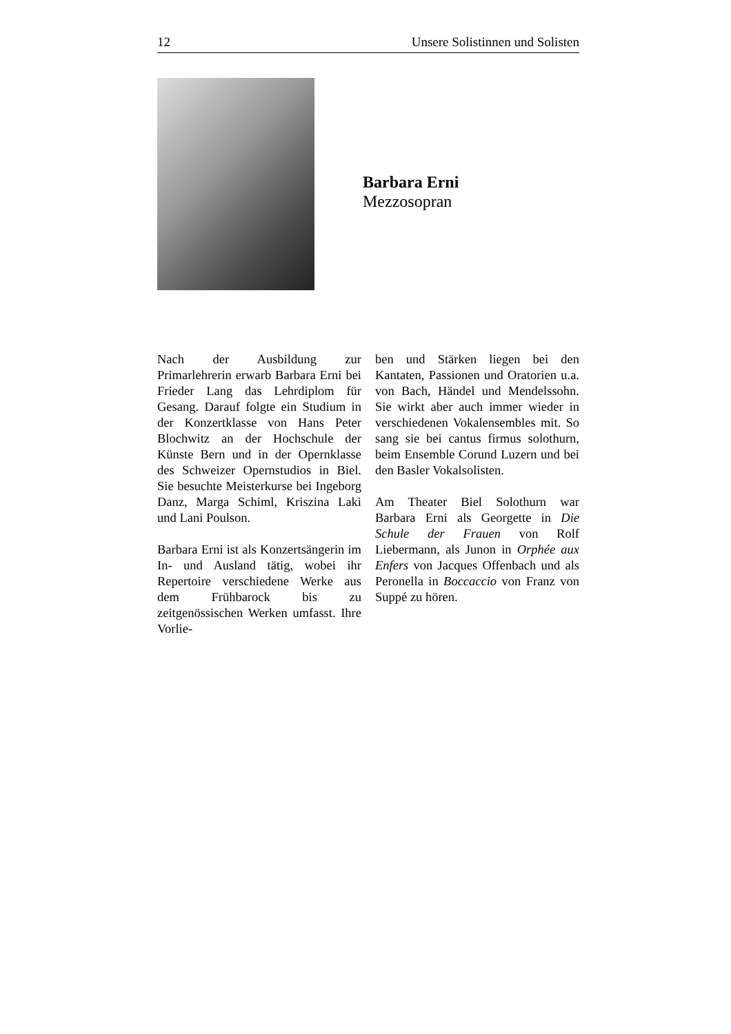12 Unsere Solistinnen und Solisten
Barbara Erni
Mezzosopran
Nach der Ausbildung zur Primarlehrerin erwarb Barbara Erni bei Frieder Lang das Lehrdiplom für Gesang. Darauf folgte ein Studium in der Konzertklasse von Hans Peter Blochwitz an der Hochschule der Künste Bern und in der Opernklasse des Schweizer Opernstudios in Biel. Sie besuchte Meisterkurse bei Ingeborg Danz, Marga Schiml, Kriszina Laki und Lani Poulson.
Barbara Erni ist als Konzertsängerin im In- und Ausland tätig, wobei ihr Repertoire verschiedene Werke aus dem Frühbarock bis zu zeitgenössischen Werken umfasst. Ihre Vorlie-
ben und Stärken liegen bei den Kantaten, Passionen und Oratorien u.a. von Bach, Händel und Mendelssohn. Sie wirkt aber auch immer wieder in verschiedenen Vokalensembles mit. So sang sie bei cantus firmus solothurn, beim Ensemble Corund Luzern und bei den Basler Vokalsolisten.
Am Theater Biel Solothurn war Barbara Erni als Georgette in Die Schule der Frauen von Rolf Liebermann, als Junon in Orphée aux Enfers von Jacques Offenbach und als Peronella in Boccaccio von Franz von Suppé zu hören.